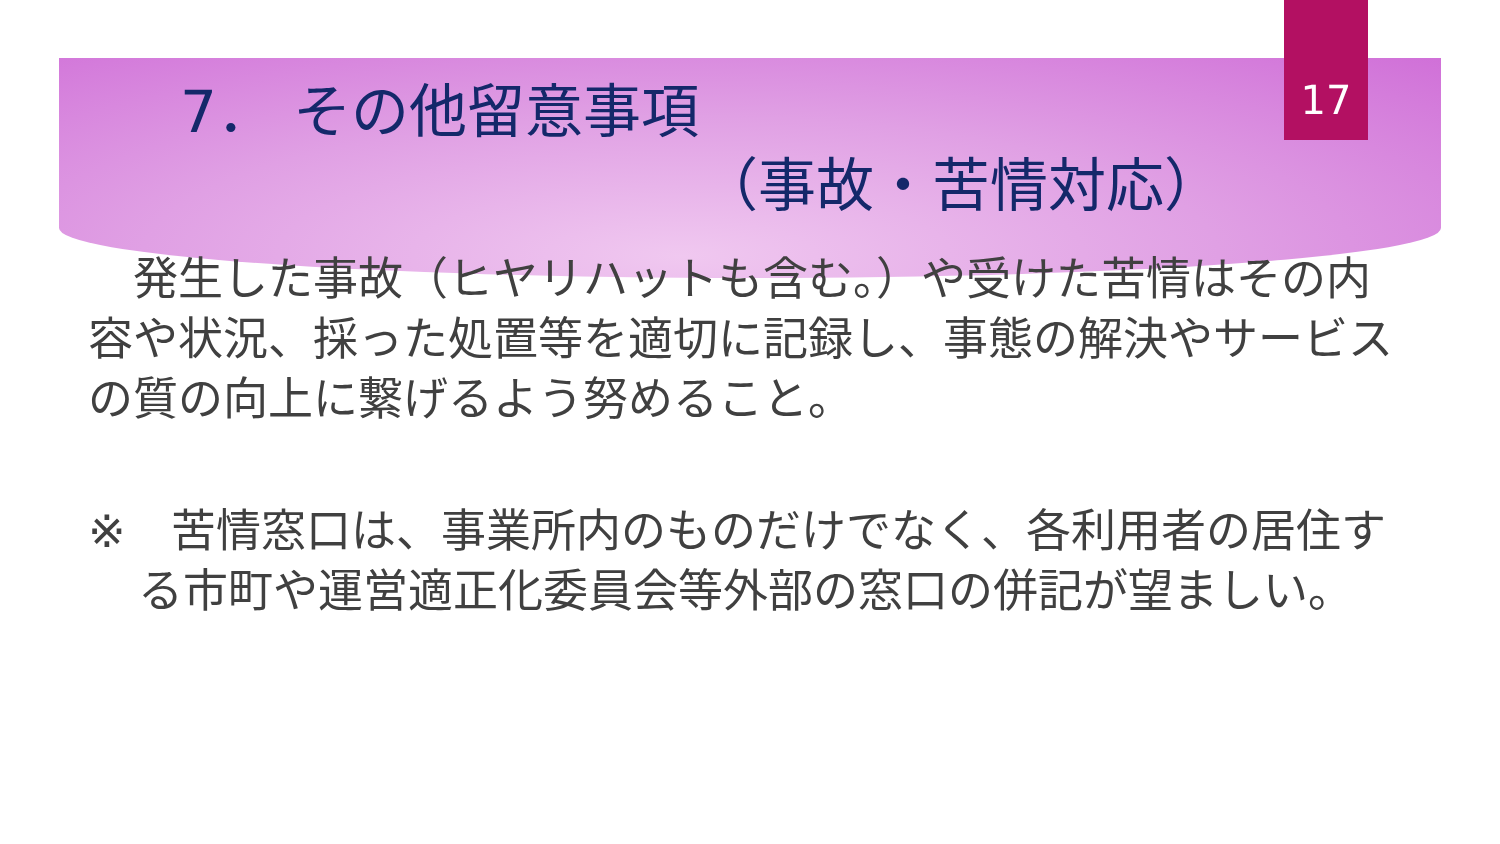17
7． その他留意事項
（事故・苦情対応）
　発生した事故（ヒヤリハットも含む。）や受けた苦情はその内容や状況、採った処置等を適切に記録し、事態の解決やサービスの質の向上に繋げるよう努めること。
※　苦情窓口は、事業所内のものだけでなく、各利用者の居住する市町や運営適正化委員会等外部の窓口の併記が望ましい。